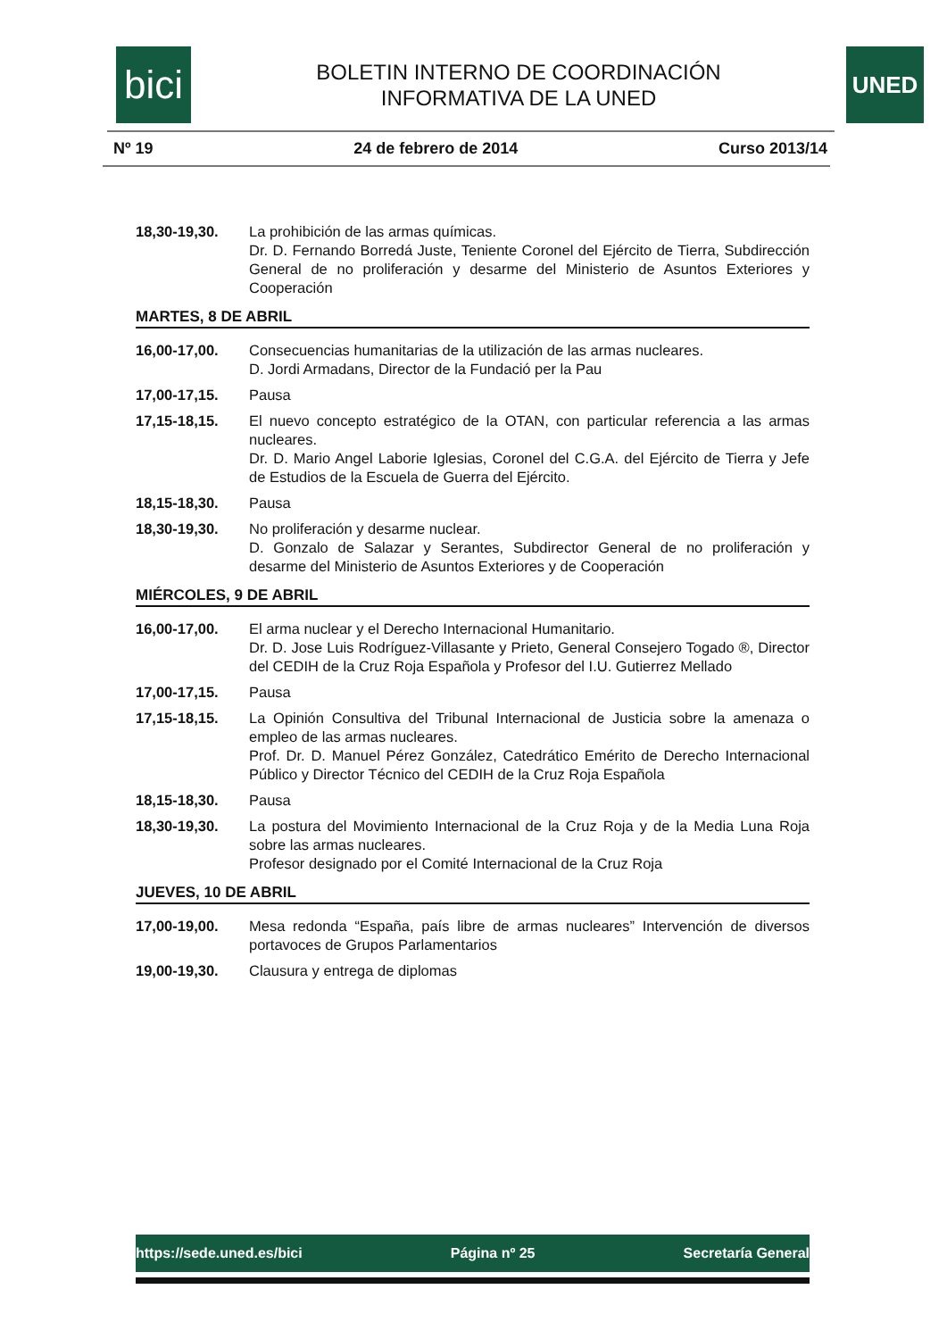bici
BOLETIN INTERNO DE COORDINACIÓN
INFORMATIVA DE LA UNED
UNED
Nº 19 24 de febrero de 2014 Curso 2013/14
18,30-19,30. La prohibición de las armas químicas.
Dr. D. Fernando Borredá Juste, Teniente Coronel del Ejército de Tierra, Subdirección General de no proliferación y desarme del Ministerio de Asuntos Exteriores y Cooperación
MARTES, 8 DE ABRIL
16,00-17,00. Consecuencias humanitarias de la utilización de las armas nucleares.
D. Jordi Armadans, Director de la Fundació per la Pau
17,00-17,15. Pausa
17,15-18,15. El nuevo concepto estratégico de la OTAN, con particular referencia a las armas nucleares.
Dr. D. Mario Angel Laborie Iglesias, Coronel del C.G.A. del Ejército de Tierra y Jefe de Estudios de la Escuela de Guerra del Ejército.
18,15-18,30. Pausa
18,30-19,30. No proliferación y desarme nuclear.
D. Gonzalo de Salazar y Serantes, Subdirector General de no proliferación y desarme del Ministerio de Asuntos Exteriores y de Cooperación
MIÉRCOLES, 9 DE ABRIL
16,00-17,00. El arma nuclear y el Derecho Internacional Humanitario.
Dr. D. Jose Luis Rodríguez-Villasante y Prieto, General Consejero Togado ®, Director del CEDIH de la Cruz Roja Española y Profesor del I.U. Gutierrez Mellado
17,00-17,15. Pausa
17,15-18,15. La Opinión Consultiva del Tribunal Internacional de Justicia sobre la amenaza o empleo de las armas nucleares.
Prof. Dr. D. Manuel Pérez González, Catedrático Emérito de Derecho Internacional Público y Director Técnico del CEDIH de la Cruz Roja Española
18,15-18,30. Pausa
18,30-19,30. La postura del Movimiento Internacional de la Cruz Roja y de la Media Luna Roja sobre las armas nucleares.
Profesor designado por el Comité Internacional de la Cruz Roja
JUEVES, 10 DE ABRIL
17,00-19,00. Mesa redonda “España, país libre de armas nucleares” Intervención de diversos portavoces de Grupos Parlamentarios
19,00-19,30. Clausura y entrega de diplomas
https://sede.uned.es/bici Página nº 25 Secretaría General